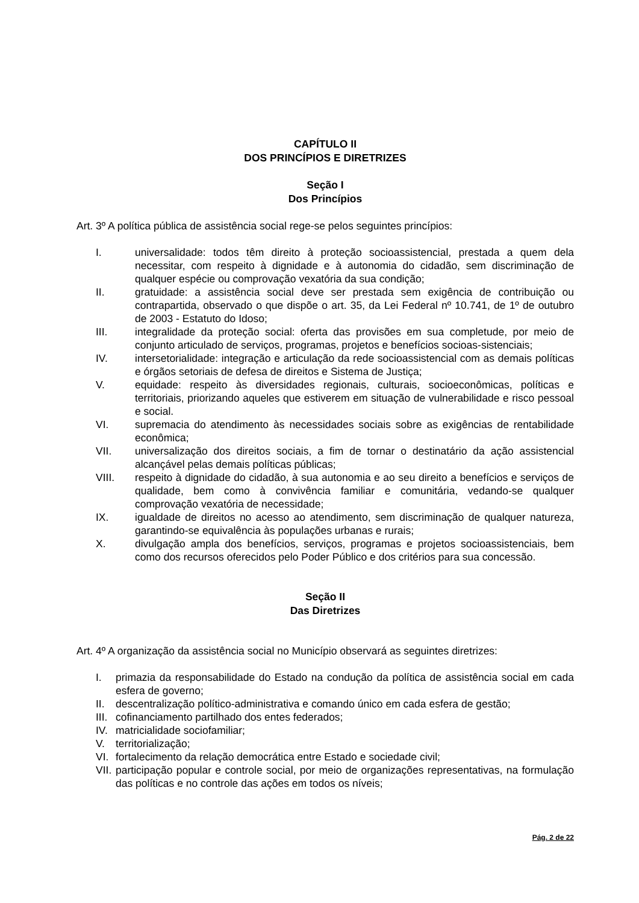CAPÍTULO II
DOS PRINCÍPIOS E DIRETRIZES
Seção I
Dos Princípios
Art. 3º A política pública de assistência social rege-se pelos seguintes princípios:
I. universalidade: todos têm direito à proteção socioassistencial, prestada a quem dela necessitar, com respeito à dignidade e à autonomia do cidadão, sem discriminação de qualquer espécie ou comprovação vexatória da sua condição;
II. gratuidade: a assistência social deve ser prestada sem exigência de contribuição ou contrapartida, observado o que dispõe o art. 35, da Lei Federal nº 10.741, de 1º de outubro de 2003 - Estatuto do Idoso;
III. integralidade da proteção social: oferta das provisões em sua completude, por meio de conjunto articulado de serviços, programas, projetos e benefícios socioas-sistenciais;
IV. intersetorialidade: integração e articulação da rede socioassistencial com as demais políticas e órgãos setoriais de defesa de direitos e Sistema de Justiça;
V. equidade: respeito às diversidades regionais, culturais, socioeconômicas, políticas e territoriais, priorizando aqueles que estiverem em situação de vulnerabilidade e risco pessoal e social.
VI. supremacia do atendimento às necessidades sociais sobre as exigências de rentabilidade econômica;
VII. universalização dos direitos sociais, a fim de tornar o destinatário da ação assistencial alcançável pelas demais políticas públicas;
VIII. respeito à dignidade do cidadão, à sua autonomia e ao seu direito a benefícios e serviços de qualidade, bem como à convivência familiar e comunitária, vedando-se qualquer comprovação vexatória de necessidade;
IX. igualdade de direitos no acesso ao atendimento, sem discriminação de qualquer natureza, garantindo-se equivalência às populações urbanas e rurais;
X. divulgação ampla dos benefícios, serviços, programas e projetos socioassistenciais, bem como dos recursos oferecidos pelo Poder Público e dos critérios para sua concessão.
Seção II
Das Diretrizes
Art. 4º A organização da assistência social no Município observará as seguintes diretrizes:
I. primazia da responsabilidade do Estado na condução da política de assistência social em cada esfera de governo;
II. descentralização político-administrativa e comando único em cada esfera de gestão;
III. cofinanciamento partilhado dos entes federados;
IV. matricialidade sociofamiliar;
V. territorialização;
VI. fortalecimento da relação democrática entre Estado e sociedade civil;
VII. participação popular e controle social, por meio de organizações representativas, na formulação das políticas e no controle das ações em todos os níveis;
Pág. 2 de 22